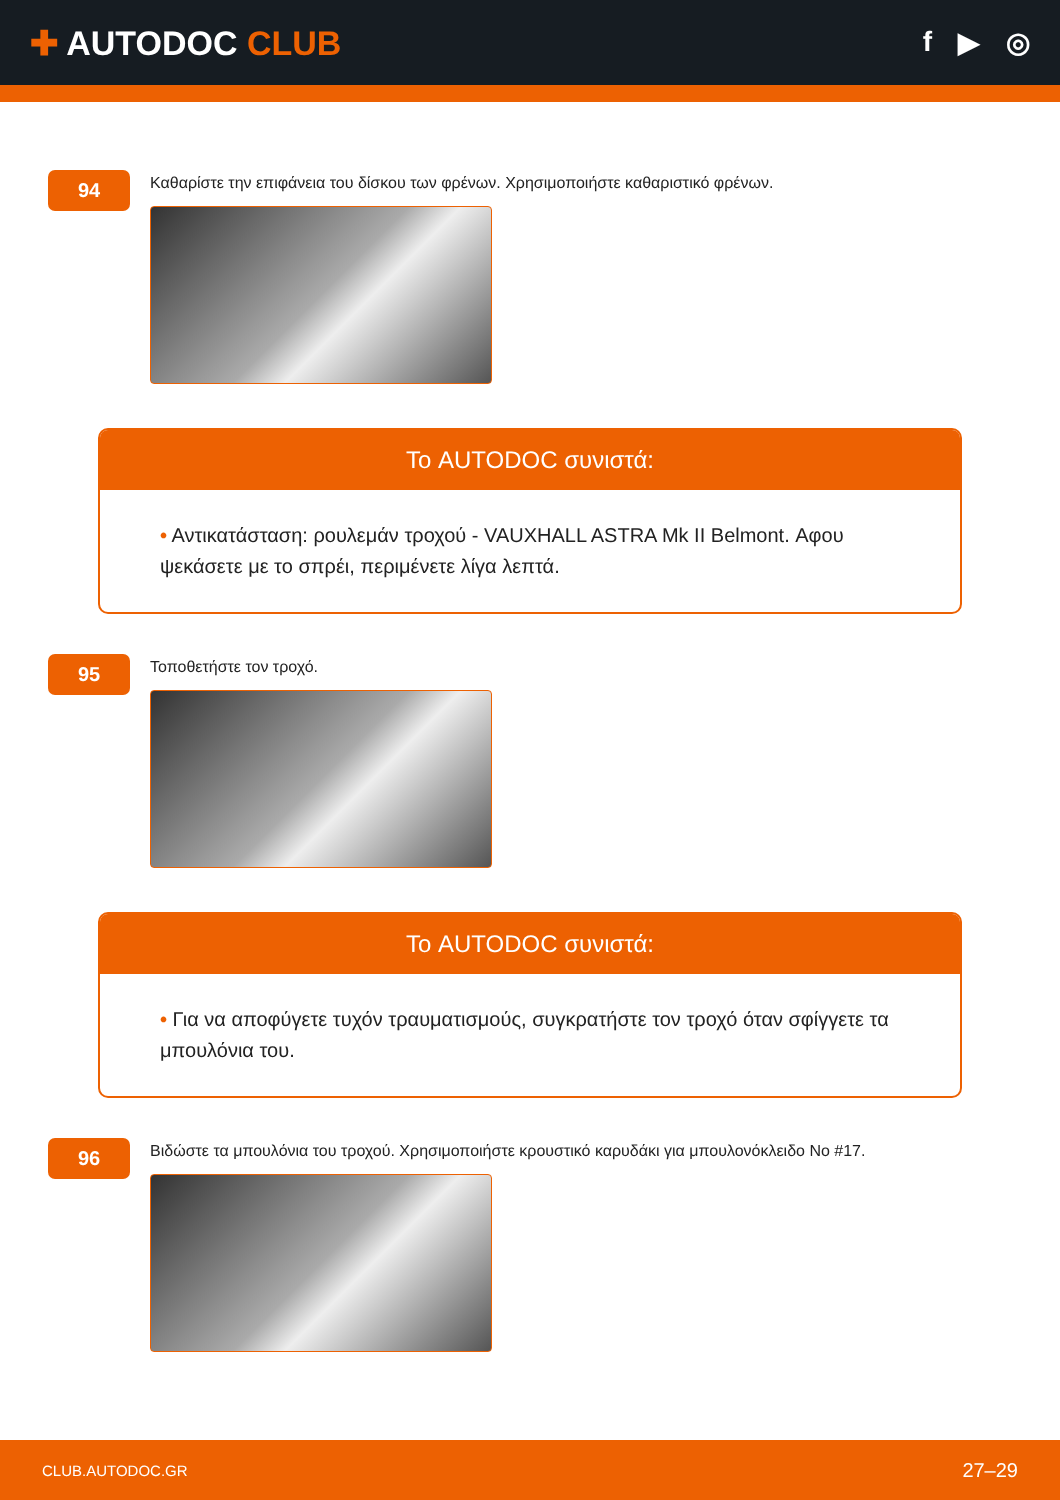✚ AUTODOC CLUB
f ▶ ◎
94
Καθαρίστε την επιφάνεια του δίσκου των φρένων. Χρησιμοποιήστε καθαριστικό φρένων.
Το AUTODOC συνιστά:
• Αντικατάσταση: ρουλεμάν τροχού - VAUXHALL ASTRA Mk II Belmont. Αφου ψεκάσετε με το σπρέι, περιμένετε λίγα λεπτά.
95
Τοποθετήστε τον τροχό.
Το AUTODOC συνιστά:
• Για να αποφύγετε τυχόν τραυματισμούς, συγκρατήστε τον τροχό όταν σφίγγετε τα μπουλόνια του.
96
Βιδώστε τα μπουλόνια του τροχού. Χρησιμοποιήστε κρουστικό καρυδάκι για μπουλονόκλειδο No #17.
CLUB.AUTODOC.GR 27–29